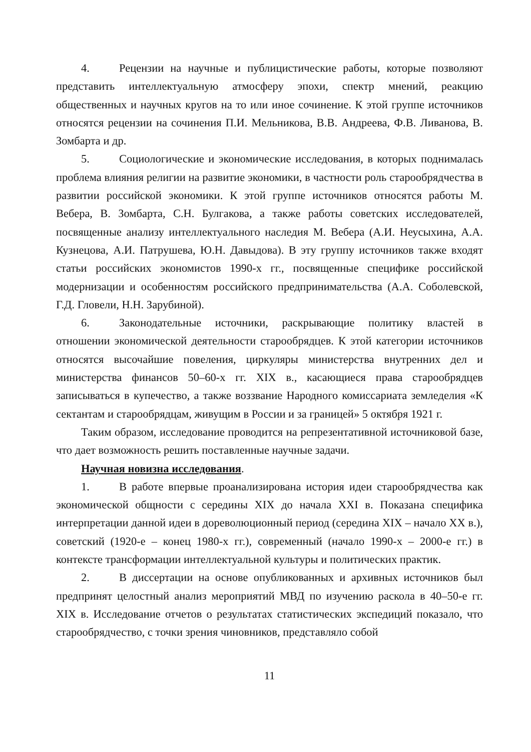4. Рецензии на научные и публицистические работы, которые позволяют представить интеллектуальную атмосферу эпохи, спектр мнений, реакцию общественных и научных кругов на то или иное сочинение. К этой группе источников относятся рецензии на сочинения П.И. Мельникова, В.В. Андреева, Ф.В. Ливанова, В. Зомбарта и др.
5. Социологические и экономические исследования, в которых поднималась проблема влияния религии на развитие экономики, в частности роль старообрядчества в развитии российской экономики. К этой группе источников относятся работы М. Вебера, В. Зомбарта, С.Н. Булгакова, а также работы советских исследователей, посвященные анализу интеллектуального наследия М. Вебера (А.И. Неусыхина, А.А. Кузнецова, А.И. Патрушева, Ю.Н. Давыдова). В эту группу источников также входят статьи российских экономистов 1990-х гг., посвященные специфике российской модернизации и особенностям российского предпринимательства (А.А. Соболевской, Г.Д. Гловели, Н.Н. Зарубиной).
6. Законодательные источники, раскрывающие политику властей в отношении экономической деятельности старообрядцев. К этой категории источников относятся высочайшие повеления, циркуляры министерства внутренних дел и министерства финансов 50–60-х гг. XIX в., касающиеся права старообрядцев записываться в купечество, а также воззвание Народного комиссариата земледелия «К сектантам и старообрядцам, живущим в России и за границей» 5 октября 1921 г.
Таким образом, исследование проводится на репрезентативной источниковой базе, что дает возможность решить поставленные научные задачи.
Научная новизна исследования.
1. В работе впервые проанализирована история идеи старообрядчества как экономической общности с середины XIX до начала XXI в. Показана специфика интерпретации данной идеи в дореволюционный период (середина XIX – начало XX в.), советский (1920-е – конец 1980-х гг.), современный (начало 1990-х – 2000-е гг.) в контексте трансформации интеллектуальной культуры и политических практик.
2. В диссертации на основе опубликованных и архивных источников был предпринят целостный анализ мероприятий МВД по изучению раскола в 40–50-е гг. XIX в. Исследование отчетов о результатах статистических экспедиций показало, что старообрядчество, с точки зрения чиновников, представляло собой
11